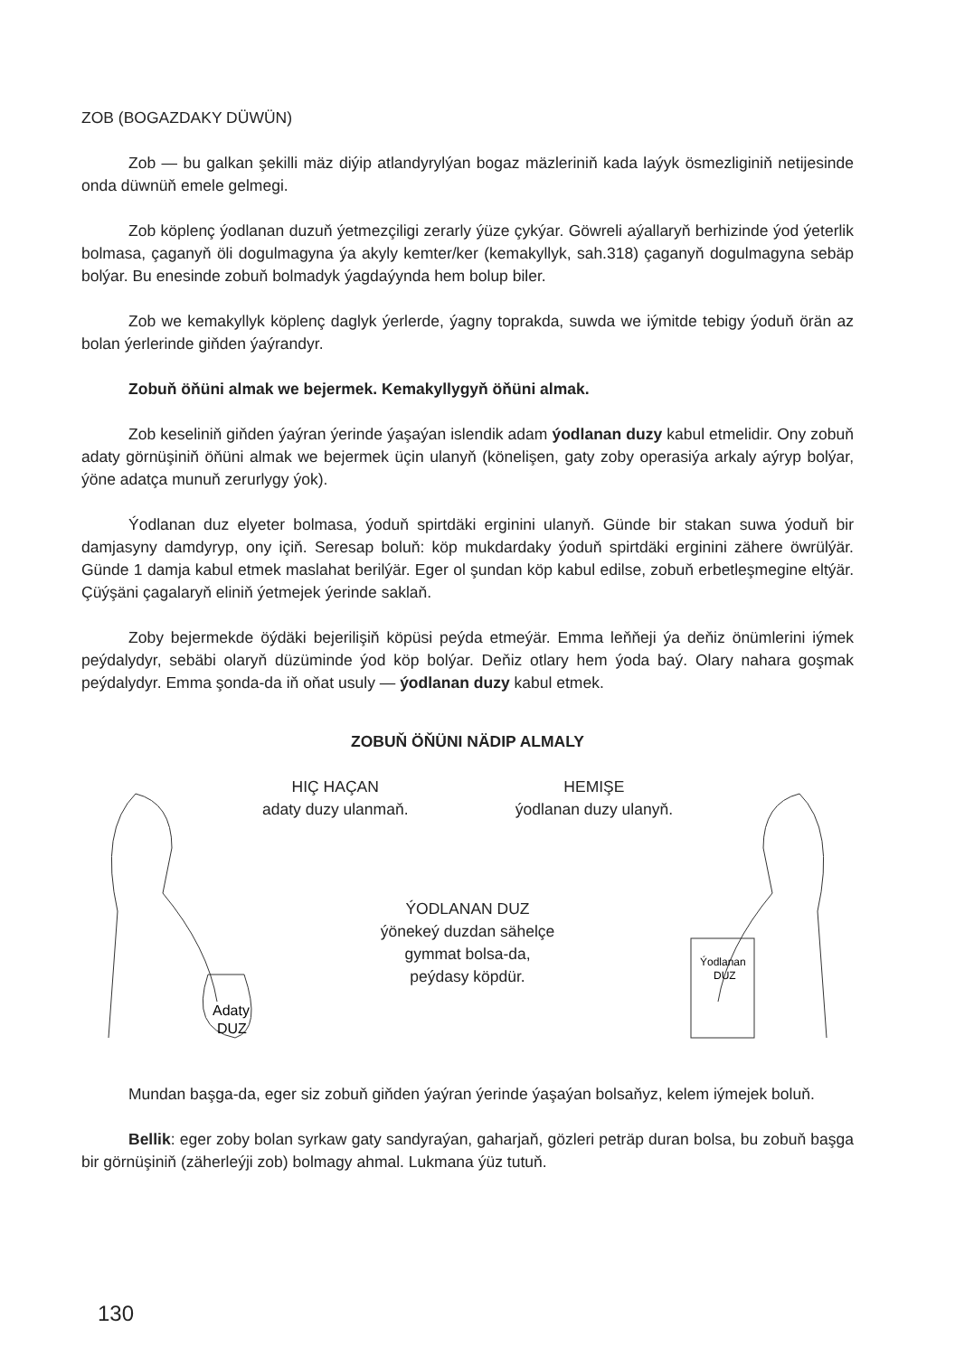ZOB (BOGAZDAKY DÜWÜN)
Zob — bu galkan şekilli mäz diýip atlandyrylýan bogaz mäzleriniň kada laýyk ösmezliginiň netijesinde onda düwnüň emele gelmegi.
Zob köplenç ýodlanan duzuň ýetmezçiligi zerarly ýüze çykýar. Göwreli aýallaryň berhizinde ýod ýeterlik bolmasa, çaganyň öli dogulmagyna ýa akyly kemter/ker (kemakyllyk, sah.318) çaganyň dogulmagyna sebäp bolýar. Bu enesinde zobuň bolmadyk ýagdaýynda hem bolup biler.
Zob we kemakyllyk köplenç daglyk ýerlerde, ýagny toprakda, suwda we iýmitde tebigy ýoduň örän az bolan ýerlerinde giňden ýaýrandyr.
Zobuň öňüni almak we bejermek. Kemakyllygyň öňüni almak.
Zob keseliniň giňden ýaýran ýerinde ýaşaýan islendik adam ýodlanan duzy kabul etmelidir. Ony zobuň adaty görnüşiniň öňüni almak we bejermek üçin ulanyň (könelişen, gaty zoby operasiýa arkaly aýryp bolýar, ýöne adatça munuň zerurlygy ýok).
Ýodlanan duz elyeter bolmasa, ýoduň spirtdäki erginini ulanyň. Günde bir stakan suwa ýoduň bir damjasyny damdyryp, ony içiň. Seresap boluň: köp mukdardaky ýoduň spirtdäki erginini zähere öwrülýär. Günde 1 damja kabul etmek maslahat berilýär. Eger ol şundan köp kabul edilse, zobuň erbetleşmegine eltýär. Çüýşäni çagalaryň eliniň ýetmejek ýerinde saklaň.
Zoby bejermekde öýdäki bejerilişiň köpüsi peýda etmeýär. Emma leňňeji ýa deňiz önümlerini iýmek peýdalydyr, sebäbi olaryň düzüminde ýod köp bolýar. Deňiz otlary hem ýoda baý. Olary nahara goşmak peýdalydyr. Emma şonda-da iň oňat usuly — ýodlanan duzy kabul etmek.
ZOBUŇ ÖŇÜNI NÄDIP ALMALY
Adaty
DUZ
HIÇ HAÇAN
adaty duzy ulanmaň.
HEMIŞE
ýodlanan duzy ulanyň.
ÝODLANAN DUZ
ýönekeý duzdan sähelçe
gymmat bolsa-da,
peýdasy köpdür.
Ýodlanan
DUZ
Mundan başga-da, eger siz zobuň giňden ýaýran ýerinde ýaşaýan bolsaňyz, kelem iýmejek boluň.
Bellik: eger zoby bolan syrkaw gaty sandyraýan, gaharjaň, gözleri peträp duran bolsa, bu zobuň başga bir görnüşiniň (zäherleýji zob) bolmagy ahmal. Lukmana ýüz tutuň.
130